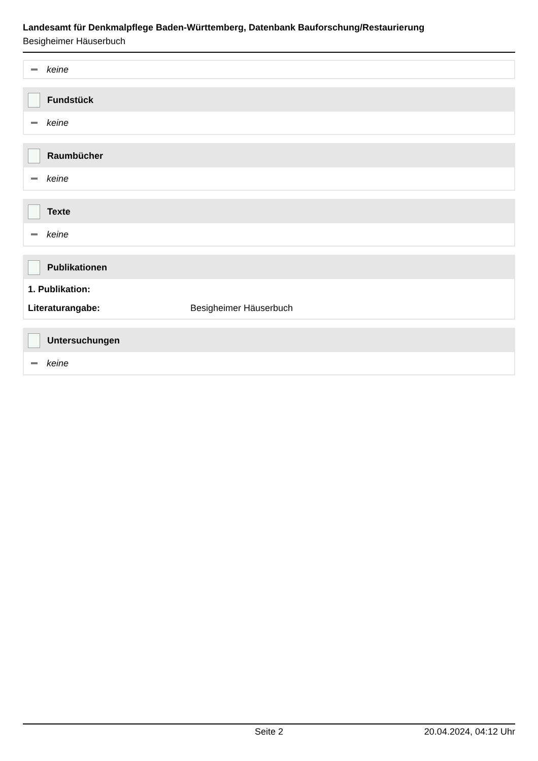Landesamt für Denkmalpflege Baden-Württemberg, Datenbank Bauforschung/Restaurierung
Besigheimer Häuserbuch
keine
Fundstück
keine
Raumbücher
keine
Texte
keine
Publikationen
1. Publikation:
Literaturangabe: Besigheimer Häuserbuch
Untersuchungen
keine
Seite 2 20.04.2024, 04:12 Uhr